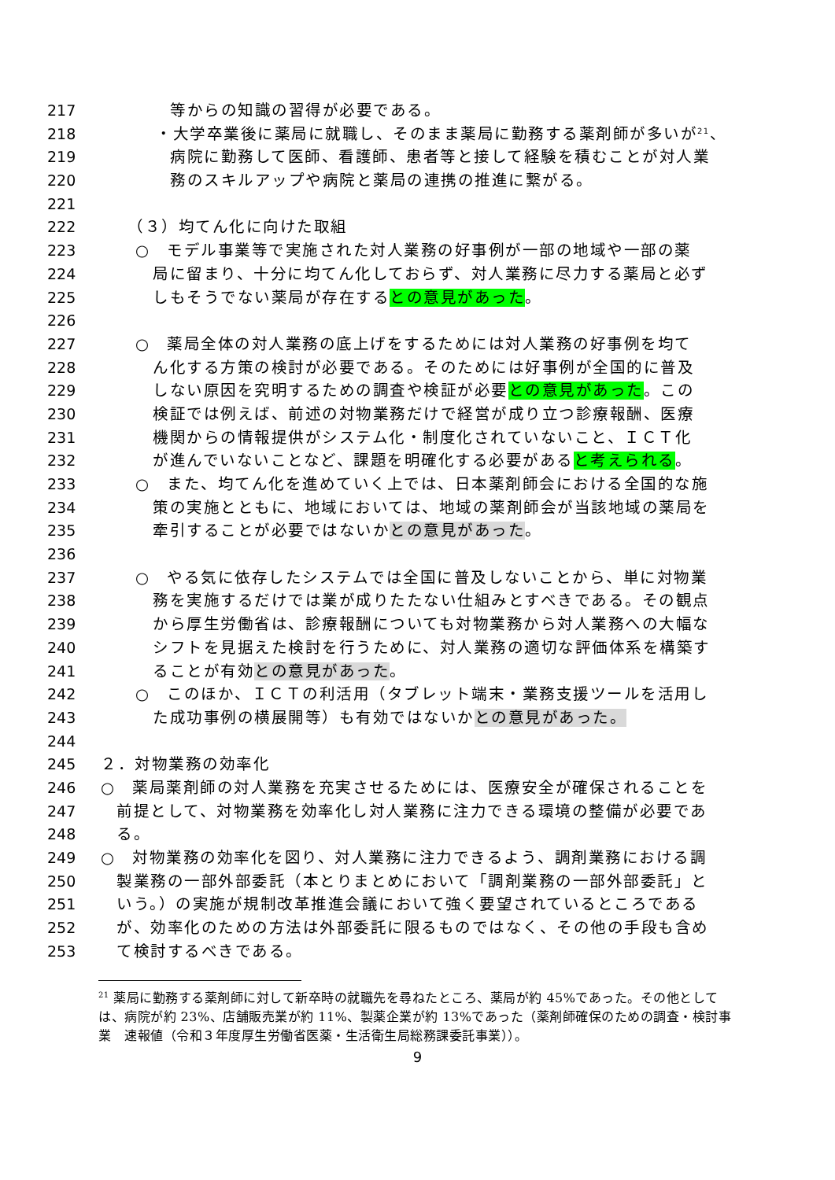217 等からの知識の習得が必要である。
218 ・大学卒業後に薬局に就職し、そのまま薬局に勤務する薬剤師が多いが<sup>21</sup>、
219 病院に勤務して医師、看護師、患者等と接して経験を積むことが対人業
220 務のスキルアップや病院と薬局の連携の推進に繋がる。
221
222 （３）均てん化に向けた取組
223 ○　モデル事業等で実施された対人業務の好事例が一部の地域や一部の薬
224 局に留まり、十分に均てん化しておらず、対人業務に尽力する薬局と必ず
225 しもそうでない薬局が存在するとの意見があった。
226
227 ○　薬局全体の対人業務の底上げをするためには対人業務の好事例を均て
228 ん化する方策の検討が必要である。そのためには好事例が全国的に普及
229 しない原因を究明するための調査や検証が必要との意見があった。この
230 検証では例えば、前述の対物業務だけで経営が成り立つ診療報酬、医療
231 機関からの情報提供がシステム化・制度化されていないこと、ＩＣＴ化
232 が進んでいないことなど、課題を明確化する必要があると考えられる。
233 ○　また、均てん化を進めていく上では、日本薬剤師会における全国的な施
234 策の実施とともに、地域においては、地域の薬剤師会が当該地域の薬局を
235 牽引することが必要ではないかとの意見があった。
236
237 ○　やる気に依存したシステムでは全国に普及しないことから、単に対物業
238 務を実施するだけでは業が成りたたない仕組みとすべきである。その観点
239 から厚生労働省は、診療報酬についても対物業務から対人業務への大幅な
240 シフトを見据えた検討を行うために、対人業務の適切な評価体系を構築す
241 ることが有効との意見があった。
242 ○　このほか、ＩＣＴの利活用（タブレット端末・業務支援ツールを活用し
243 た成功事例の横展開等）も有効ではないかとの意見があった。
244
245 ２．対物業務の効率化
246 ○　薬局薬剤師の対人業務を充実させるためには、医療安全が確保されることを
247 前提として、対物業務を効率化し対人業務に注力できる環境の整備が必要であ
248 る。
249 ○　対物業務の効率化を図り、対人業務に注力できるよう、調剤業務における調
250 製業務の一部外部委託（本とりまとめにおいて「調剤業務の一部外部委託」と
251 いう。）の実施が規制改革推進会議において強く要望されているところである
252 が、効率化のための方法は外部委託に限るものではなく、その他の手段も含め
253 て検討するべきである。
<sup>21</sup> 薬局に勤務する薬剤師に対して新卒時の就職先を尋ねたところ、薬局が約 45%であった。その他としては、病院が約 23%、店舗販売業が約 11%、製薬企業が約 13%であった（薬剤師確保のための調査・検討事業　速報値（令和３年度厚生労働省医薬・生活衛生局総務課委託事業））。
9